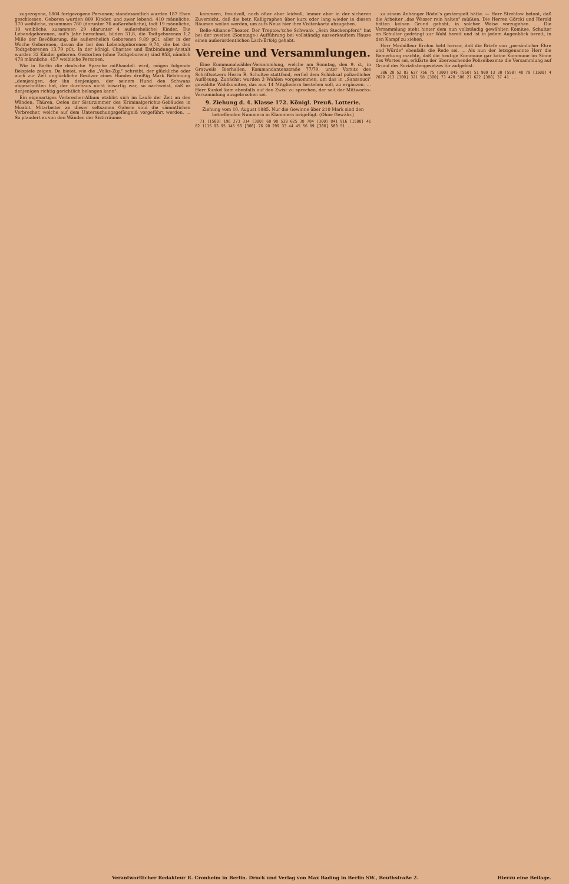zugezogene, 1804 fortgezogene Personen; standesamtlich wurden 187 Ehen geschlossen. Geboren wurden 809 Kinder, und zwar lebend: 410 männliche, 370 weibliche, zusammen 780 (darunter 76 außereheliche), todt 19 männliche, 10 weibliche, zusammen 29 (darunter 4 außereheliche) Kinder. Die Lebendgeborenen, auf's Jahr berechnet, bilden 31,8, die Todtgeborenen 1,2 Mille der Bevölkerung, die außerehelich Geborenen 9,89 pCt. aller in der Woche Geborenen, davon die bei den Lebendgeborenen 9,74, die bei den Todtgeborenen 13,79 pCt. In der königl. Charitee und Entbindungs-Anstalt wurden 32 Kinder geboren. Gestorben (ohne Todtgeborene) sind 953, nämlich 478 männliche, 457 weibliche Personen.
Wie in Berlin die deutsche Sprache mißhandelt wird, mögen folgende Beispiele zeigen. Da bietet, wie die „Volks-Ztg." schreibt, der glückliche oder auch zur Zeit unglückliche Besitzer eines Hundes dreißig Mark Belohnung „demjenigen, der ihn denjenigen, der seinem Hund den Schwanz abgeschnitten hat, der durchaus nicht bösartig war, so nachweist, daß er denjenigen richtig gerichtlich belangen kann".
Ein eigenartiges Verbrecher-Album etablirt sich im Laufe der Zeit an den Wänden, Thüren, Oefen der Sistirzimmer des Kriminalgerichts-Gebäudes in Moabit. Mitarbeiter an dieser seltsamen Galerie sind die sämmtlichen Verbrecher, welche auf dem Untersuchungsgefängniß vorgeführt werden. ... So plaudert es von den Wänden der Sistirräume.
kammern, freudvoll, noch öfter aber leidvoll, immer aber in der sicheren Zuversicht, daß die betr. Kalligraphen über kurz oder lang wieder in diesen Räumen weilen werden, um aufs Neue hier ihre Visitenkarte abzugeben.
Belle-Alliance-Theater. Der Treptow'sche Schwank „Sein Steckenpferd" hat bei der zweiten (Sonntags-) Aufführung bei vollständig ausverkauftem Hause einen außerordentlichen Lach-Erfolg gehabt.
Vereine und Versammlungen.
Eine Kommunalwähler-Versammlung, welche am Sonntag, den 9. d., in Gratweils Bierhallen, Kommandantenstraße 77/79, unter Vorsitz des Schriftsetzers Herrn R. Schultze stattfand, verfiel dem Schicksal polizeilicher Auflösung. Zunächst wurden 3 Wahlen vorgenommen, um das in „Sanssouci" gewählte Wahlkomitee, das aus 14 Mitgliedern bestehen soll, zu ergänzen. ... Herr Kunkel kam ebenfalls auf den Zwist zu sprechen, der seit der Mittwochs-Versammlung ausgebrochen sei.
9. Ziehung d. 4. Klasse 172. Königl. Preuß. Lotterie.
Ziehung vom 10. August 1885. Nur die Gewinne über 210 Mark sind den betreffenden Nummern in Klammern beigefügt. (Ohne Gewähr.)
71 [1500] 196 273 314 [300] 68 98 539 625 38 784 [300] 841 916 [1500] 41 82 1115 93 95 145 50 [300] 76 90 299 33 44 45 56 89 [300] 500 51 ...
zu einem Anhänger Rödel's gestempelt hätte. — Herr Strehlow betont, daß die Arbeiter „das Wasser rein halten" müßten. Die Herren Görcki und Herold hätten keinen Grund gehabt, in solcher Weise vorzugehen. ... Die Versammlung steht hinter dem nun vollständig gewählten Komitee, Schulter an Schulter gedrängt zur Wahl bereit und ist in jedem Augenblick bereit, in den Kampf zu ziehen.
Herr Medailleur Krohm hebt hervor, daß die Briefe von „persönlicher Ehre und Würde" ebenfalls die Rede sei. ... Als nun der letztgenannte Herr die Bemerkung machte, daß die heutige Kommune gar keine Kommune im Sinne des Wortes sei, erklärte der überwachende Polizeibeamte die Versammlung auf Grund des Sozialistengesetzes für aufgelöst.
306 20 52 83 637 756 75 [300] 845 [550] 51 909 13 30 [550] 48 79 [1500] 47029 213 [300] 321 58 [300] 73 420 500 27 622 [300] 37 41 ...
Verantwortlicher Redakteur R. Cronheim in Berlin. Druck und Verlag von Max Bading in Berlin SW., Beuthstraße 2. Hierzu eine Beilage.